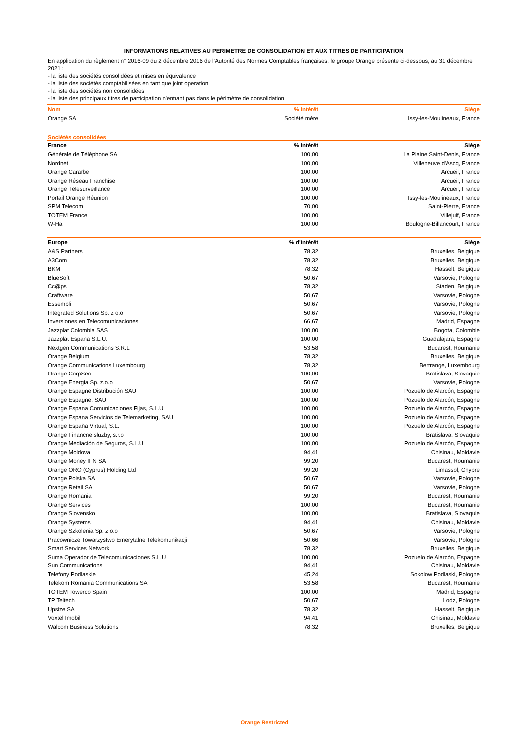INFORMATIONS RELATIVES AU PERIMETRE DE CONSOLIDATION ET AUX TITRES DE PARTICIPATION
En application du règlement n° 2016-09 du 2 décembre 2016 de l’Autorité des Normes Comptables françaises, le groupe Orange présente ci-dessous, au 31 décembre 2021 :
- la liste des sociétés consolidées et mises en équivalence
- la liste des sociétés comptabilisées en tant que joint operation
- la liste des sociétés non consolidées
- la liste des principaux titres de participation n'entrant pas dans le périmètre de consolidation
| Nom | % Intérêt | Siège |
| --- | --- | --- |
| Orange SA | Société mère | Issy-les-Moulineaux, France |
Sociétés consolidées
| France | % Intérêt | Siège |
| --- | --- | --- |
| Générale de Téléphone SA | 100,00 | La Plaine Saint-Denis, France |
| Nordnet | 100,00 | Villeneuve d'Ascq, France |
| Orange Caraïbe | 100,00 | Arcueil, France |
| Orange Réseau Franchise | 100,00 | Arcueil, France |
| Orange Télésurveillance | 100,00 | Arcueil, France |
| Portail Orange Réunion | 100,00 | Issy-les-Moulineaux, France |
| SPM Telecom | 70,00 | Saint-Pierre, France |
| TOTEM France | 100,00 | Villejuif, France |
| W-Ha | 100,00 | Boulogne-Billancourt, France |
| Europe | % d'intérêt | Siège |
| --- | --- | --- |
| A&S Partners | 78,32 | Bruxelles, Belgique |
| A3Com | 78,32 | Bruxelles, Belgique |
| BKM | 78,32 | Hasselt, Belgique |
| BlueSoft | 50,67 | Varsovie, Pologne |
| Cc@ps | 78,32 | Staden, Belgique |
| Craftware | 50,67 | Varsovie, Pologne |
| Essembli | 50,67 | Varsovie, Pologne |
| Integrated Solutions Sp. z o.o | 50,67 | Varsovie, Pologne |
| Inversiones en Telecomunicaciones | 66,67 | Madrid, Espagne |
| Jazzplat Colombia SAS | 100,00 | Bogota, Colombie |
| Jazzplat Espana S.L.U. | 100,00 | Guadalajara, Espagne |
| Nextgen Communications S.R.L | 53,58 | Bucarest, Roumanie |
| Orange Belgium | 78,32 | Bruxelles, Belgique |
| Orange Communications Luxembourg | 78,32 | Bertrange, Luxembourg |
| Orange CorpSec | 100,00 | Bratislava, Slovaquie |
| Orange Energia Sp. z.o.o | 50,67 | Varsovie, Pologne |
| Orange Espagne Distribución SAU | 100,00 | Pozuelo de Alarcón, Espagne |
| Orange Espagne, SAU | 100,00 | Pozuelo de Alarcón, Espagne |
| Orange Espana Comunicaciones Fijas, S.L.U | 100,00 | Pozuelo de Alarcón, Espagne |
| Orange Espana Servicios de Telemarketing, SAU | 100,00 | Pozuelo de Alarcón, Espagne |
| Orange España Virtual, S.L. | 100,00 | Pozuelo de Alarcón, Espagne |
| Orange Financne sluzby, s.r.o | 100,00 | Bratislava, Slovaquie |
| Orange Mediación de Seguros, S.L.U | 100,00 | Pozuelo de Alarcón, Espagne |
| Orange Moldova | 94,41 | Chisinau, Moldavie |
| Orange Money IFN SA | 99,20 | Bucarest, Roumanie |
| Orange ORO (Cyprus) Holding Ltd | 99,20 | Limassol, Chypre |
| Orange Polska SA | 50,67 | Varsovie, Pologne |
| Orange Retail SA | 50,67 | Varsovie, Pologne |
| Orange Romania | 99,20 | Bucarest, Roumanie |
| Orange Services | 100,00 | Bucarest, Roumanie |
| Orange Slovensko | 100,00 | Bratislava, Slovaquie |
| Orange Systems | 94,41 | Chisinau, Moldavie |
| Orange Szkolenia Sp. z o.o | 50,67 | Varsovie, Pologne |
| Pracownicze Towarzystwo Emerytalne Telekomunikacji | 50,66 | Varsovie, Pologne |
| Smart Services Network | 78,32 | Bruxelles, Belgique |
| Suma Operador de Telecomunicaciones S.L.U | 100,00 | Pozuelo de Alarcón, Espagne |
| Sun Communications | 94,41 | Chisinau, Moldavie |
| Telefony Podlaskie | 45,24 | Sokolow Podlaski, Pologne |
| Telekom Romania Communications SA | 53,58 | Bucarest, Roumanie |
| TOTEM Towerco Spain | 100,00 | Madrid, Espagne |
| TP Teltech | 50,67 | Lodz, Pologne |
| Upsize SA | 78,32 | Hasselt, Belgique |
| Voxtel Imobil | 94,41 | Chisinau, Moldavie |
| Walcom Business Solutions | 78,32 | Bruxelles, Belgique |
Orange Restricted